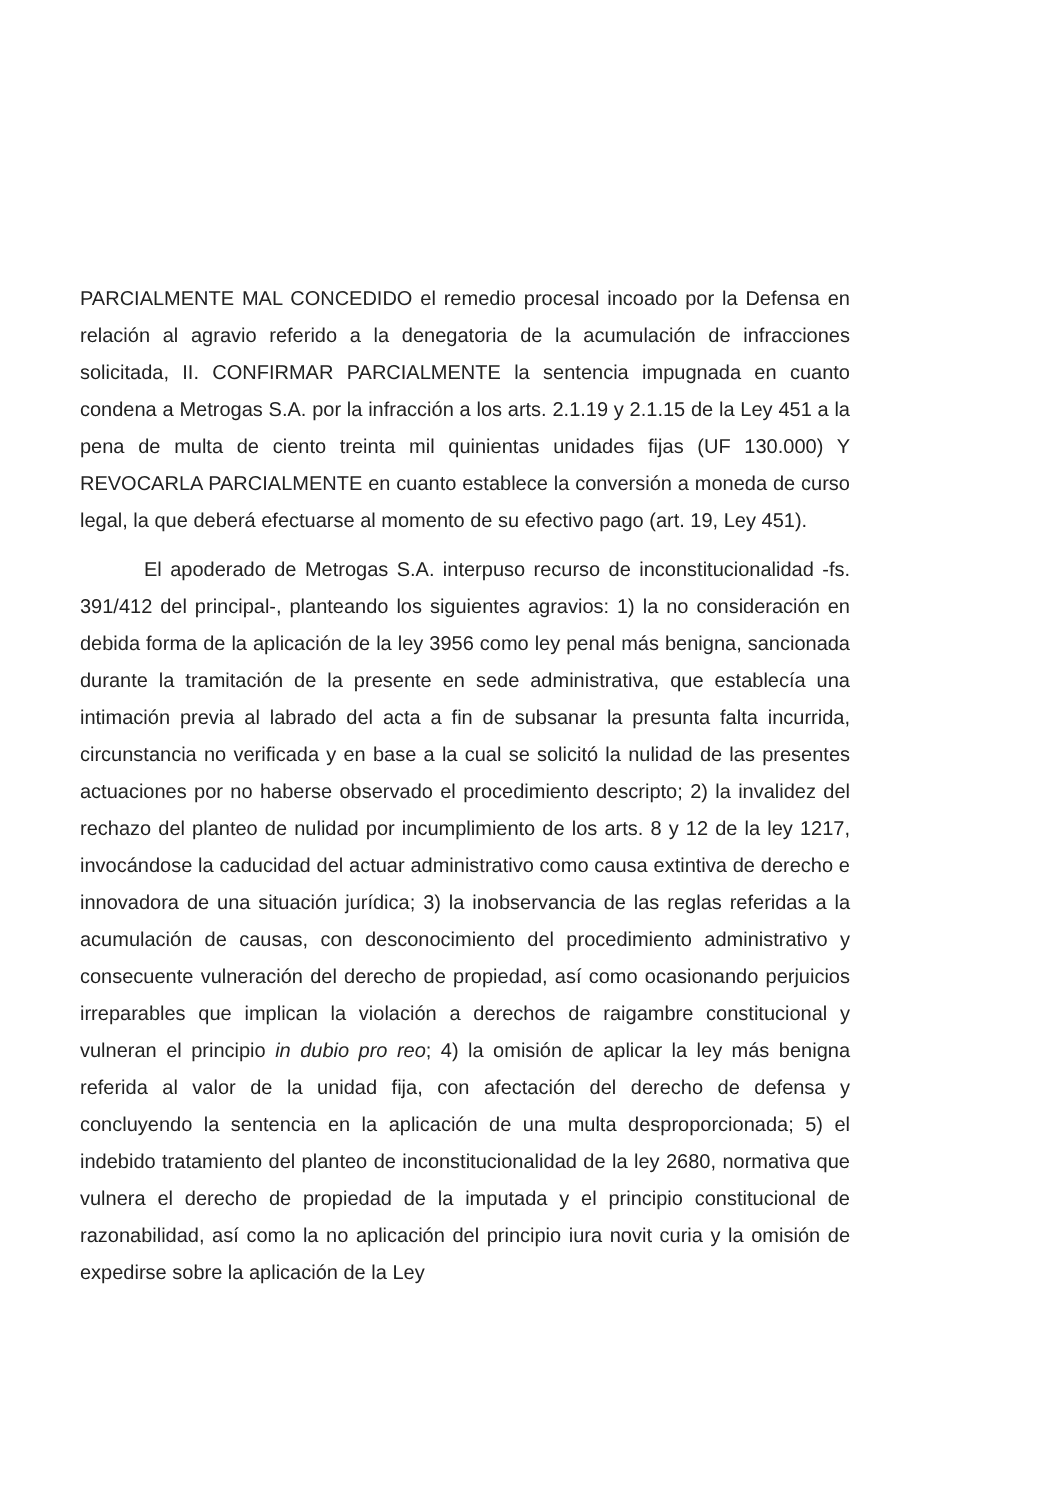PARCIALMENTE MAL CONCEDIDO el remedio procesal incoado por la Defensa en relación al agravio referido a la denegatoria de la acumulación de infracciones solicitada, II. CONFIRMAR PARCIALMENTE la sentencia impugnada en cuanto condena a Metrogas S.A. por la infracción a los arts. 2.1.19 y 2.1.15 de la Ley 451 a la pena de multa de ciento treinta mil quinientas unidades fijas (UF 130.000) Y REVOCARLA PARCIALMENTE en cuanto establece la conversión a moneda de curso legal, la que deberá efectuarse al momento de su efectivo pago (art. 19, Ley 451).
El apoderado de Metrogas S.A. interpuso recurso de inconstitucionalidad -fs. 391/412 del principal-, planteando los siguientes agravios: 1) la no consideración en debida forma de la aplicación de la ley 3956 como ley penal más benigna, sancionada durante la tramitación de la presente en sede administrativa, que establecía una intimación previa al labrado del acta a fin de subsanar la presunta falta incurrida, circunstancia no verificada y en base a la cual se solicitó la nulidad de las presentes actuaciones por no haberse observado el procedimiento descripto; 2) la invalidez del rechazo del planteo de nulidad por incumplimiento de los arts. 8 y 12 de la ley 1217, invocándose la caducidad del actuar administrativo como causa extintiva de derecho e innovadora de una situación jurídica; 3) la inobservancia de las reglas referidas a la acumulación de causas, con desconocimiento del procedimiento administrativo y consecuente vulneración del derecho de propiedad, así como ocasionando perjuicios irreparables que implican la violación a derechos de raigambre constitucional y vulneran el principio in dubio pro reo; 4) la omisión de aplicar la ley más benigna referida al valor de la unidad fija, con afectación del derecho de defensa y concluyendo la sentencia en la aplicación de una multa desproporcionada; 5) el indebido tratamiento del planteo de inconstitucionalidad de la ley 2680, normativa que vulnera el derecho de propiedad de la imputada y el principio constitucional de razonabilidad, así como la no aplicación del principio iura novit curia y la omisión de expedirse sobre la aplicación de la Ley